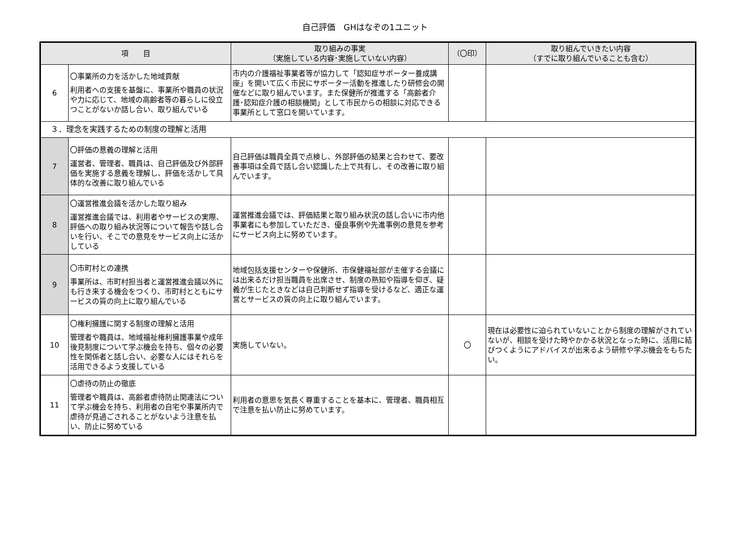自己評価　GHはなぞの1ユニット
| 項 目 | | 取り組みの事実 （実施している内容･実施していない内容） | （〇印） | 取り組んでいきたい内容 （すでに取り組んでいることも含む） |
| --- | --- | --- | --- | --- |
| 6 | 〇事業所の力を活かした地域貢献 利用者への支援を基盤に、事業所や職員の状況や力に応じて、地域の高齢者等の暮らしに役立つことがないか話し合い、取り組んでいる | 市内の介護福祉事業者等が協力して「認知症サポーター養成講座」を開いて広く市民にサポーター活動を推進したり研修会の開催などに取り組んでいます。また保健所が推進する「高齢者介護･認知症介護の相談機関」として市民からの相談に対応できる事業所として窓口を開いています。 | | |
| ３．理念を実践するための制度の理解と活用 | | | | |
| 7 | 〇評価の意義の理解と活用 運営者、管理者、職員は、自己評価及び外部評価を実施する意義を理解し、評価を活かして具体的な改善に取り組んでいる | 自己評価は職員全員で点検し、外部評価の結果と合わせて、要改善事項は全員で話し合い認識した上で共有し、その改善に取り組んでいます。 | | |
| 8 | 〇運営推進会議を活かした取り組み 運営推進会議では、利用者やサービスの実際、評価への取り組み状況等について報告や話し合いを行い、そこでの意見をサービス向上に活かしている | 運営推進会議では、評価結果と取り組み状況の話し合いに市内他事業者にも参加していただき、優良事例や先進事例の意見を参考にサービス向上に努めています。 | | |
| 9 | 〇市町村との連携 事業所は、市町村担当者と運営推進会議以外にも行き来する機会をつくり、市町村とともにサービスの質の向上に取り組んでいる | 地域包括支援センターや保健所、市保健福祉部が主催する会議には出来るだけ担当職員を出席させ、制度の熟知や指導を仰ぎ、疑義が生じたときなどは自己判断せず指導を受けるなど、適正な運営とサービスの質の向上に取り組んでいます。 | | |
| 10 | 〇権利擁護に関する制度の理解と活用 管理者や職員は、地域福祉権利擁護事業や成年後見制度について学ぶ機会を持ち、個々の必要性を関係者と話し合い、必要な人にはそれらを活用できるよう支援している | 実施していない。 | 〇 | 現在は必要性に迫られていないことから制度の理解がされていないが、相談を受けた時やかかる状況となった時に、活用に結びつくようにアドバイスが出来るよう研修や学ぶ機会をもちたい。 |
| 11 | 〇虐待の防止の徹底 管理者や職員は、高齢者虐待防止関連法について学ぶ機会を持ち、利用者の自宅や事業所内で虐待が見過ごされることがないよう注意を払い、防止に努めている | 利用者の意思を気長く尊重することを基本に、管理者、職員相互で注意を払い防止に努めています。 | | |